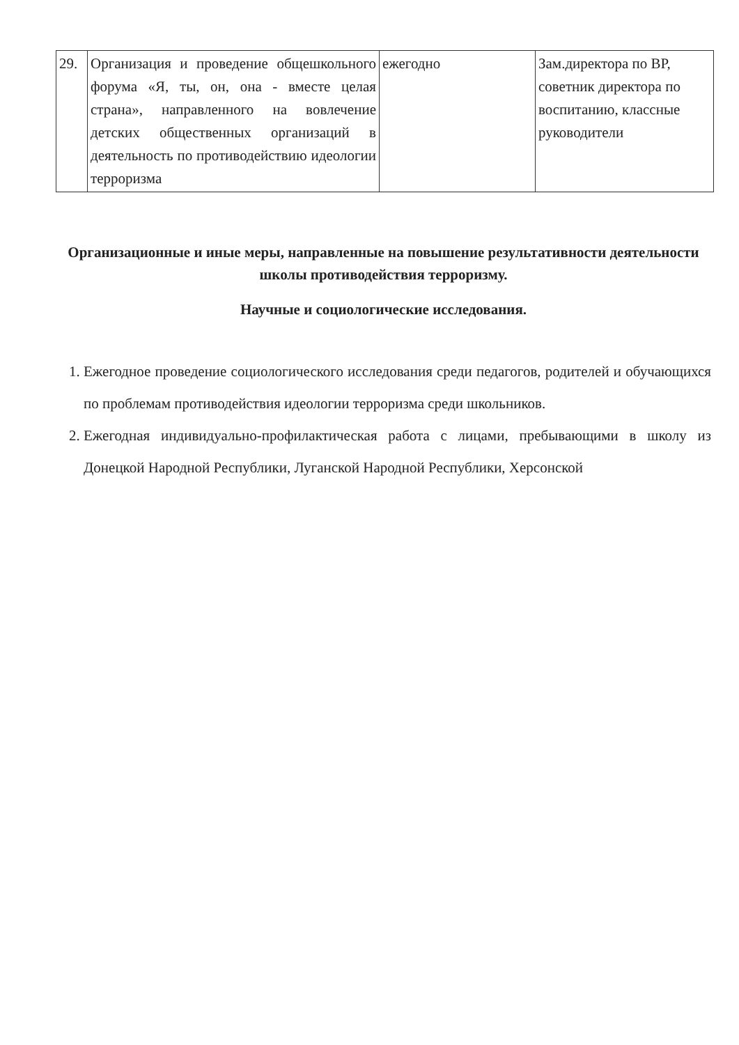| 29. | Организация и проведение общешкольного форума «Я, ты, он, она - вместе целая страна», направленного на вовлечение детских общественных организаций в деятельность по противодействию идеологии терроризма | ежегодно | Зам.директора по ВР, советник директора по воспитанию, классные руководители |
Организационные и иные меры, направленные на повышение результативности деятельности школы противодействия терроризму.
Научные и социологические исследования.
1. Ежегодное проведение социологического исследования среди педагогов, родителей и обучающихся по проблемам противодействия идеологии терроризма среди школьников.
2. Ежегодная индивидуально-профилактическая работа с лицами, пребывающими в школу из Донецкой Народной Республики, Луганской Народной Республики, Херсонской